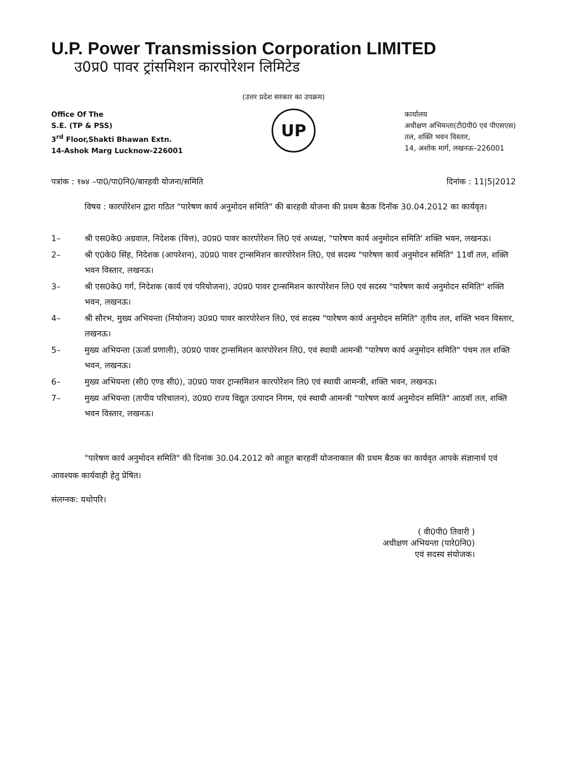U.P. Power Transmission Corporation LIMITED
उ0प्र0 पावर ट्रांसमिशन कारपोरेशन लिमिटेड
(उत्तर प्रदेश सरकार का उपक्रम)
Office Of The
S.E. (TP & PSS)
3<sup>rd</sup> Floor,Shakti Bhawan Extn.
14-Ashok Marg Lucknow-226001
UP
कार्यालय
अधीक्षण अभियन्ता(टी0पी0 एवं पीएसएस)
तल, शक्ति भवन विस्तार,
14, अशोक मार्ग, लखनऊ–226001
पत्रांक : १७४ –पा0/पा0नि0/बारहवी योजना/समिति
दिनांक : 11|5|2012
विषय : कारपोरेशन द्वारा गठित "पारेषण कार्य अनुमोदन समिति" की बारहवी योजना की प्रथम बैठक दिनॉक 30.04.2012 का कार्यवृत।
1– श्री एस0के0 अग्रवाल, निदेशक (वित्त), उ0प्र0 पावर कारपोरेशन लि0 एवं अध्यक्ष, "पारेषण कार्य अनुमोदन समिति' शक्ति भवन, लखनऊ।
2– श्री ए0के0 सिंह, निदेशक (आपरेशन), उ0प्र0 पावर ट्रान्समिशन कारपोरेशन लि0, एवं सदस्य "पारेषण कार्य अनुमोदन समिति" 11वॉ तल, शक्ति भवन विस्तार, लखनऊ।
3– श्री एस0के0 गर्ग, निदेशक (कार्य एवं परियोजना), उ0प्र0 पावर ट्रान्समिशन कारपोरेशन लि0 एवं सदस्य "पारेषण कार्य अनुमोदन समिति" शक्ति भवन, लखनऊ।
4– श्री सौरभ, मुख्य अभियन्ता (नियोजन) उ0प्र0 पावर कारपोरेशन लि0, एवं सदस्य "पारेषण कार्य अनुमोदन समिति" तृतीय तल, शक्ति भवन विस्तार, लखनऊ।
5– मुख्य अभियन्ता (ऊर्जा प्रणाली), उ0प्र0 पावर ट्रान्समिशन कारपोरेशन लि0, एवं स्थायी आमन्त्री "पारेषण कार्य अनुमोदन समिति" पंचम तल शक्ति भवन, लखनऊ।
6– मुख्य अभियन्ता (सी0 एण्ड सी0), उ0प्र0 पावर ट्रान्समिशन कारपोरेशन लि0 एवं स्थायी आमन्त्री, शक्ति भवन, लखनऊ।
7– मुख्य अभियन्ता (तापीय परिचालन), उ0प्र0 राज्य विद्युत उत्पादन निगम, एवं स्थायी आमन्त्री "पारेषण कार्य अनुमोदन समिति" आठवॉ तल, शक्ति भवन विस्तार, लखनऊ।
"पारेषण कार्य अनुमोदन समिति" की दिनांक 30.04.2012 को आहूत बारहवीं योजनाकाल की प्रथम बैठक का कार्यवृत आपके संज्ञानार्थ एवं आवश्यक कार्यवाही हेतु प्रेषित।
संलग्नक: यथोपरि।
( वी0पी0 तिवारी )
अधीक्षण अभियन्ता (पारे0नि0)
एवं सदस्य संयोजक।